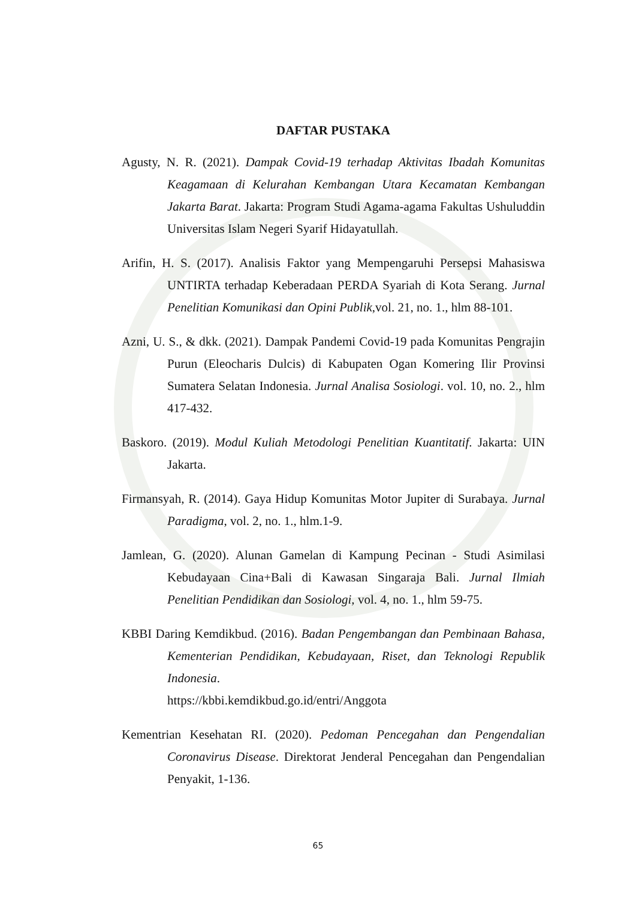DAFTAR PUSTAKA
Agusty, N. R. (2021). Dampak Covid-19 terhadap Aktivitas Ibadah Komunitas Keagamaan di Kelurahan Kembangan Utara Kecamatan Kembangan Jakarta Barat. Jakarta: Program Studi Agama-agama Fakultas Ushuluddin Universitas Islam Negeri Syarif Hidayatullah.
Arifin, H. S. (2017). Analisis Faktor yang Mempengaruhi Persepsi Mahasiswa UNTIRTA terhadap Keberadaan PERDA Syariah di Kota Serang. Jurnal Penelitian Komunikasi dan Opini Publik,vol. 21, no. 1., hlm 88-101.
Azni, U. S., & dkk. (2021). Dampak Pandemi Covid-19 pada Komunitas Pengrajin Purun (Eleocharis Dulcis) di Kabupaten Ogan Komering Ilir Provinsi Sumatera Selatan Indonesia. Jurnal Analisa Sosiologi. vol. 10, no. 2., hlm 417-432.
Baskoro. (2019). Modul Kuliah Metodologi Penelitian Kuantitatif. Jakarta: UIN Jakarta.
Firmansyah, R. (2014). Gaya Hidup Komunitas Motor Jupiter di Surabaya. Jurnal Paradigma, vol. 2, no. 1., hlm.1-9.
Jamlean, G. (2020). Alunan Gamelan di Kampung Pecinan - Studi Asimilasi Kebudayaan Cina+Bali di Kawasan Singaraja Bali. Jurnal Ilmiah Penelitian Pendidikan dan Sosiologi, vol. 4, no. 1., hlm 59-75.
KBBI Daring Kemdikbud. (2016). Badan Pengembangan dan Pembinaan Bahasa, Kementerian Pendidikan, Kebudayaan, Riset, dan Teknologi Republik Indonesia.
https://kbbi.kemdikbud.go.id/entri/Anggota
Kementrian Kesehatan RI. (2020). Pedoman Pencegahan dan Pengendalian Coronavirus Disease. Direktorat Jenderal Pencegahan dan Pengendalian Penyakit, 1-136.
65